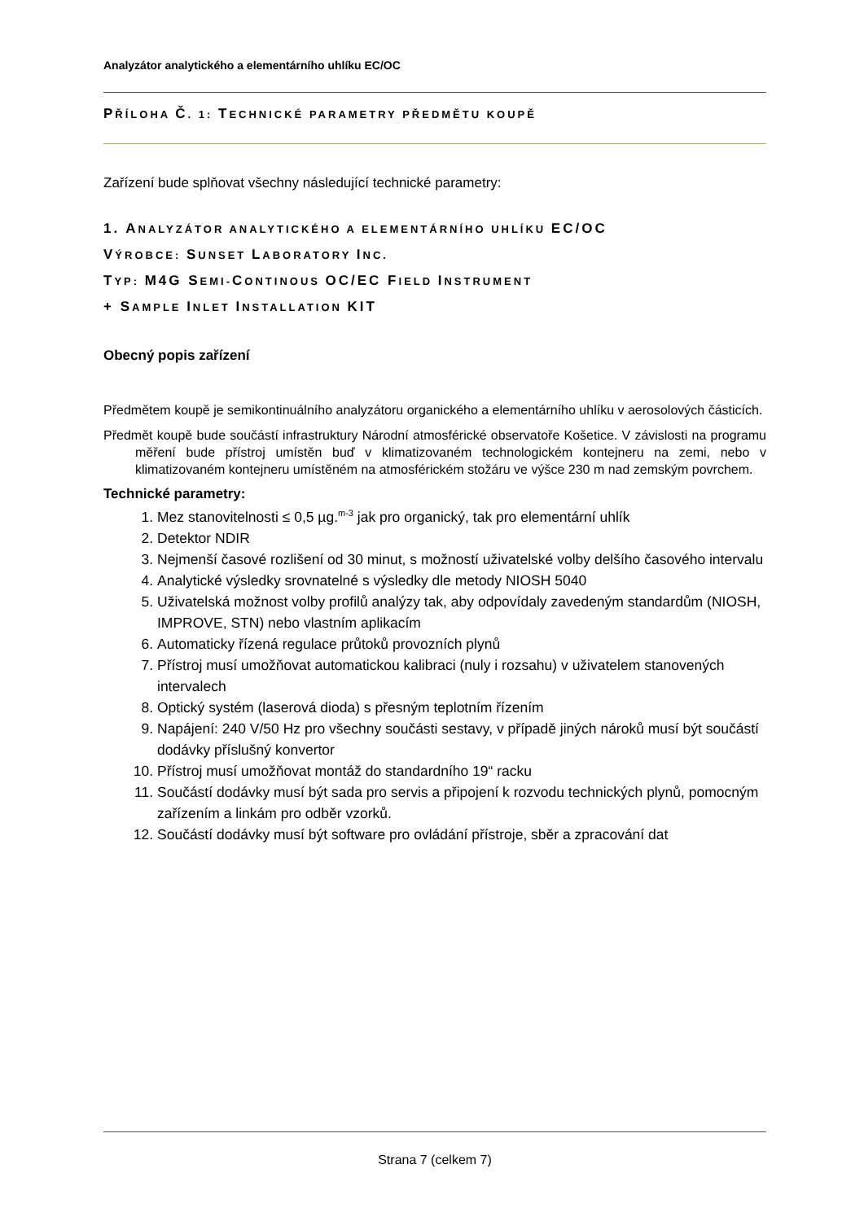Analyzátor analytického a elementárního uhlíku EC/OC
PŘÍLOHA Č. 1: TECHNICKÉ PARAMETRY PŘEDMĚTU KOUPĚ
Zařízení bude splňovat všechny následující technické parametry:
1. ANALYZÁTOR ANALYTICKÉHO A ELEMENTÁRNÍHO UHLÍKU EC/OC
VÝROBCE: SUNSET LABORATORY INC.
TYP: M4G SEMI-CONTINOUS OC/EC FIELD INSTRUMENT
+ SAMPLE INLET INSTALLATION KIT
Obecný popis zařízení
Předmětem koupě je semikontinuálního analyzátoru organického a elementárního uhlíku v aerosolových částicích.
Předmět koupě bude součástí infrastruktury Národní atmosférické observatoře Košetice. V závislosti na programu měření bude přístroj umístěn buď v klimatizovaném technologickém kontejneru na zemi, nebo v klimatizovaném kontejneru umístěném na atmosférickém stožáru ve výšce 230 m nad zemským povrchem.
Technické parametry:
1. Mez stanovitelnosti ≤ 0,5 µg.<sup>m-3</sup> jak pro organický, tak pro elementární uhlík
2. Detektor NDIR
3. Nejmenší časové rozlišení od 30 minut, s možností uživatelské volby delšího časového intervalu
4. Analytické výsledky srovnatelné s výsledky dle metody NIOSH 5040
5. Uživatelská možnost volby profilů analýzy tak, aby odpovídaly zavedeným standardům (NIOSH, IMPROVE, STN) nebo vlastním aplikacím
6. Automaticky řízená regulace průtoků provozních plynů
7. Přístroj musí umožňovat automatickou kalibraci (nuly i rozsahu) v uživatelem stanovených intervalech
8. Optický systém (laserová dioda) s přesným teplotním řízením
9. Napájení: 240 V/50 Hz pro všechny součásti sestavy, v případě jiných nároků musí být součástí dodávky příslušný konvertor
10. Přístroj musí umožňovat montáž do standardního 19“ racku
11. Součástí dodávky musí být sada pro servis a připojení k rozvodu technických plynů, pomocným zařízením a linkám pro odběr vzorků.
12. Součástí dodávky musí být software pro ovládání přístroje, sběr a zpracování dat
Strana 7 (celkem 7)